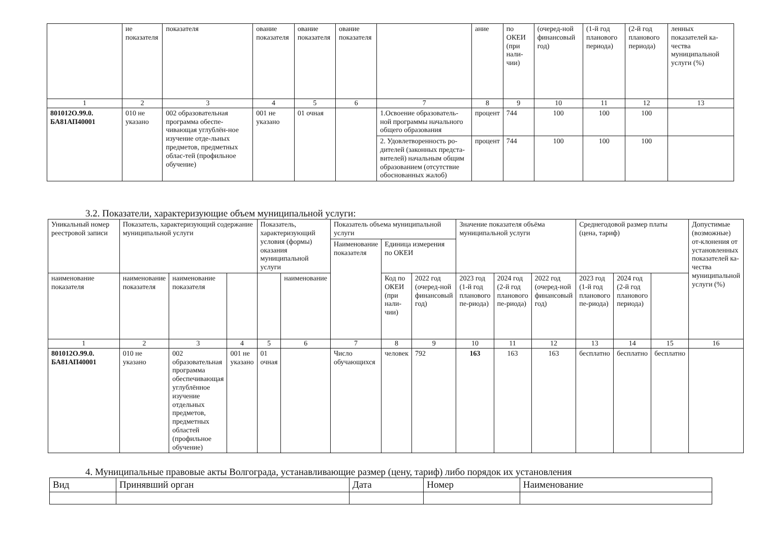| | ие показателя | показателя | ование показателя | ование показателя | ование показателя | | ание | по ОКЕИ (при нали-чии) | (очеред-ной финансовый год) | (1-й год планового периода) | (2-й год планового периода) | ленных показателей ка-чества муниципальной услуги (%) |
| 1 | 2 | 3 | 4 | 5 | 6 | 7 | 8 | 9 | 10 | 11 | 12 | 13 |
| 801012О.99.0. БА81АП40001 | 010 не указано | 002 образовательная программа обеспе-чивающая углублён-ное изучение отде-льных предметов, предметных облас-тей (профильное обучение) | 001 не указано | 01 очная | | 1.Освоение образователь-ной программы начального общего образования | процент | 744 | 100 | 100 | 100 | |
| | | | | | | 2. Удовлетворенность ро-дителей (законных предста-вителей) начальным общим образованием (отсутствие обоснованных жалоб) | процент | 744 | 100 | 100 | 100 | |
3.2. Показатели, характеризующие объем муниципальной услуги:
| Уникальный номер реестровой записи | Показатель, характеризующий содержание муниципальной услуги | | | Показатель, характеризующий условия (формы) оказания муниципальной услуги | | Показатель объема муниципальной услуги | | | Значение показателя объёма муниципальной услуги | | | Среднегодовой размер платы (цена, тариф) | | | Допустимые (возможные) от-клонения от установленных показателей ка-чества муниципальной услуги (%) |
| | | | | | | Наименование показателя | Единица измерения по ОКЕИ | | | | | | | | |
| наименование показателя | наименование показателя | наименование показателя | | | наименование | | Код по ОКЕИ (при нали-чии) | 2022 год (очеред-ной финансовый год) | 2023 год (1-й год планового пе-риода) | 2024 год (2-й год планового пе-риода) | 2022 год (очеред-ной финансовый год) | 2023 год (1-й год планового пе-риода) | 2024 год (2-й год планового периода) | | |
| 1 | 2 | 3 | 4 | 5 | 6 | 7 | 8 | 9 | 10 | 11 | 12 | 13 | 14 | 15 | 16 |
| 801012О.99.0. БА81АП40001 | 010 не указано | 002 образовательная программа обеспечивающая углублённое изучение отдельных предметов, предметных областей (профильное обучение) | 001 не указано | 01 очная | | Число обучающихся | человек | 792 | 163 | 163 | 163 | бесплатно | бесплатно | бесплатно | |
4. Муниципальные правовые акты Волгограда, устанавливающие размер (цену, тариф) либо порядок их установления
| Вид | Принявший орган | Дата | Номер | Наименование |